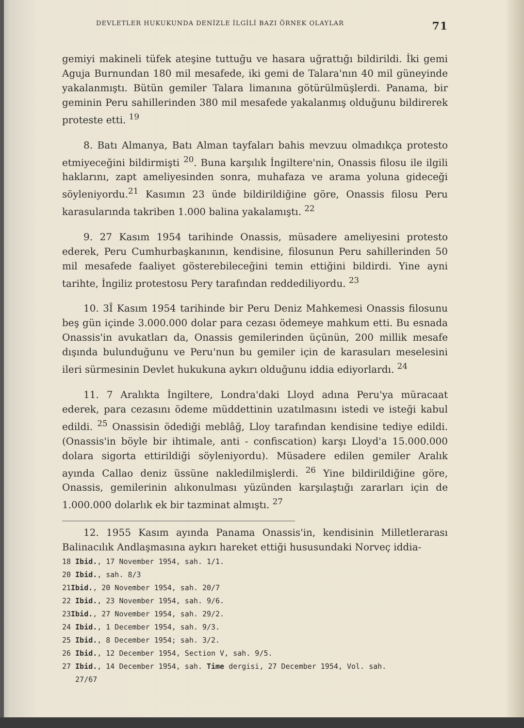DEVLETLER HUKUKUNDA DENİZLE İLGİLİ BAZI ÖRNEK OLAYLAR 71
gemiyi makineli tüfek ateşine tuttuğu ve hasara uğrattığı bildirildi. İki gemi Aguja Burnundan 180 mil mesafede, iki gemi de Talara'nın 40 mil güneyinde yakalanmıştı. Bütün gemiler Talara limanına götürülmüşlerdi. Panama, bir geminin Peru sahillerinden 380 mil mesafede yakalanmış olduğunu bildirerek proteste etti. <sup>19</sup>
8. Batı Almanya, Batı Alman tayfaları bahis mevzuu olmadıkça protesto etmiyeceğini bildirmişti <sup>20</sup>. Buna karşılık İngiltere'nin, Onassis filosu ile ilgili haklarını, zapt ameliyesinden sonra, muhafaza ve arama yoluna gideceği söyleniyordu.<sup>21</sup> Kasımın 23 ünde bildirildiğine göre, Onassis filosu Peru karasularında takriben 1.000 balina yakalamıştı. <sup>22</sup>
9. 27 Kasım 1954 tarihinde Onassis, müsadere ameliyesini protesto ederek, Peru Cumhurbaşkanının, kendisine, filosunun Peru sahillerinden 50 mil mesafede faaliyet gösterebileceğini temin ettiğini bildirdi. Yine ayni tarihte, İngiliz protestosu Pery tarafından reddediliyordu. <sup>23</sup>
10. 3Î Kasım 1954 tarihinde bir Peru Deniz Mahkemesi Onassis filosunu beş gün içinde 3.000.000 dolar para cezası ödemeye mahkum etti. Bu esnada Onassis'in avukatları da, Onassis gemilerinden üçünün, 200 millik mesafe dışında bulunduğunu ve Peru'nun bu gemiler için de karasuları meselesini ileri sürmesinin Devlet hukukuna aykırı olduğunu iddia ediyorlardı. <sup>24</sup>
11. 7 Aralıkta İngiltere, Londra'daki Lloyd adına Peru'ya müracaat ederek, para cezasını ödeme müddettinin uzatılmasını istedi ve isteği kabul edildi. <sup>25</sup> Onassisin ödediği meblâğ, Lloy tarafından kendisine tediye edildi. (Onassis'in böyle bir ihtimale, anti - confiscation) karşı Lloyd'a 15.000.000 dolara sigorta ettirildiği söyleniyordu). Müsadere edilen gemiler Aralık ayında Callao deniz üssüne nakledilmişlerdi. <sup>26</sup> Yine bildirildiğine göre, Onassis, gemilerinin alıkonulması yüzünden karşılaştığı zararları için de 1.000.000 dolarlık ek bir tazminat almıştı. <sup>27</sup>
12. 1955 Kasım ayında Panama Onassis'in, kendisinin Milletlerarası Balinacılık Andlaşmasına aykırı hareket ettiği hususundaki Norveç iddia-
18 Ibid., 17 November 1954, sah. 1/1.
20 Ibid., sah. 8/3
21Ibid., 20 November 1954, sah. 20/7
22 Ibid., 23 November 1954, sah. 9/6.
23Ibid., 27 November 1954, sah. 29/2.
24 Ibid., 1 December 1954, sah. 9/3.
25 Ibid., 8 December 1954; sah. 3/2.
26 Ibid., 12 December 1954, Section V, sah. 9/5.
27 Ibid., 14 December 1954, sah. Time dergisi, 27 December 1954, Vol. sah.
27/67